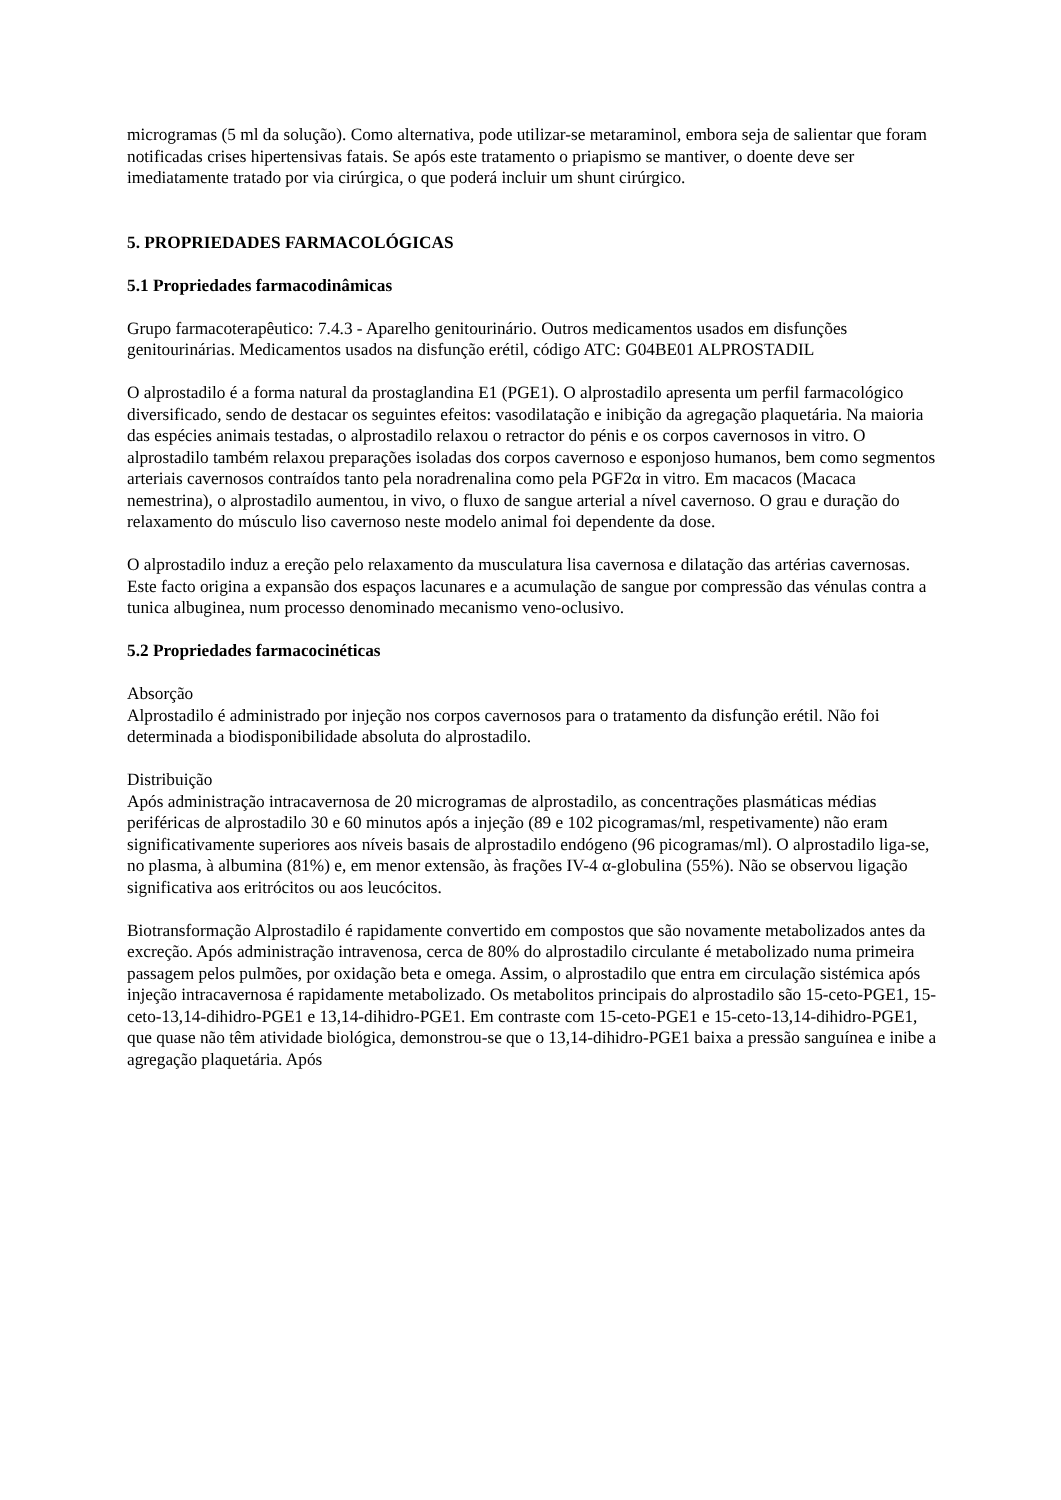microgramas (5 ml da solução). Como alternativa, pode utilizar-se metaraminol, embora seja de salientar que foram notificadas crises hipertensivas fatais. Se após este tratamento o priapismo se mantiver, o doente deve ser imediatamente tratado por via cirúrgica, o que poderá incluir um shunt cirúrgico.
5. PROPRIEDADES FARMACOLÓGICAS
5.1 Propriedades farmacodinâmicas
Grupo farmacoterapêutico: 7.4.3 - Aparelho genitourinário. Outros medicamentos usados em disfunções genitourinárias. Medicamentos usados na disfunção erétil, código ATC: G04BE01 ALPROSTADIL
O alprostadilo é a forma natural da prostaglandina E1 (PGE1). O alprostadilo apresenta um perfil farmacológico diversificado, sendo de destacar os seguintes efeitos: vasodilatação e inibição da agregação plaquetária. Na maioria das espécies animais testadas, o alprostadilo relaxou o retractor do pénis e os corpos cavernosos in vitro. O alprostadilo também relaxou preparações isoladas dos corpos cavernoso e esponjoso humanos, bem como segmentos arteriais cavernosos contraídos tanto pela noradrenalina como pela PGF2α in vitro. Em macacos (Macaca nemestrina), o alprostadilo aumentou, in vivo, o fluxo de sangue arterial a nível cavernoso. O grau e duração do relaxamento do músculo liso cavernoso neste modelo animal foi dependente da dose.
O alprostadilo induz a ereção pelo relaxamento da musculatura lisa cavernosa e dilatação das artérias cavernosas. Este facto origina a expansão dos espaços lacunares e a acumulação de sangue por compressão das vénulas contra a tunica albuginea, num processo denominado mecanismo veno-oclusivo.
5.2 Propriedades farmacocinéticas
Absorção
Alprostadilo é administrado por injeção nos corpos cavernosos para o tratamento da disfunção erétil. Não foi determinada a biodisponibilidade absoluta do alprostadilo.
Distribuição
Após administração intracavernosa de 20 microgramas de alprostadilo, as concentrações plasmáticas médias periféricas de alprostadilo 30 e 60 minutos após a injeção (89 e 102 picogramas/ml, respetivamente) não eram significativamente superiores aos níveis basais de alprostadilo endógeno (96 picogramas/ml). O alprostadilo liga-se, no plasma, à albumina (81%) e, em menor extensão, às frações IV-4 α-globulina (55%). Não se observou ligação significativa aos eritrócitos ou aos leucócitos.
Biotransformação Alprostadilo é rapidamente convertido em compostos que são novamente metabolizados antes da excreção. Após administração intravenosa, cerca de 80% do alprostadilo circulante é metabolizado numa primeira passagem pelos pulmões, por oxidação beta e omega. Assim, o alprostadilo que entra em circulação sistémica após injeção intracavernosa é rapidamente metabolizado. Os metabolitos principais do alprostadilo são 15-ceto-PGE1, 15-ceto-13,14-dihidro-PGE1 e 13,14-dihidro-PGE1. Em contraste com 15-ceto-PGE1 e 15-ceto-13,14-dihidro-PGE1, que quase não têm atividade biológica, demonstrou-se que o 13,14-dihidro-PGE1 baixa a pressão sanguínea e inibe a agregação plaquetária. Após